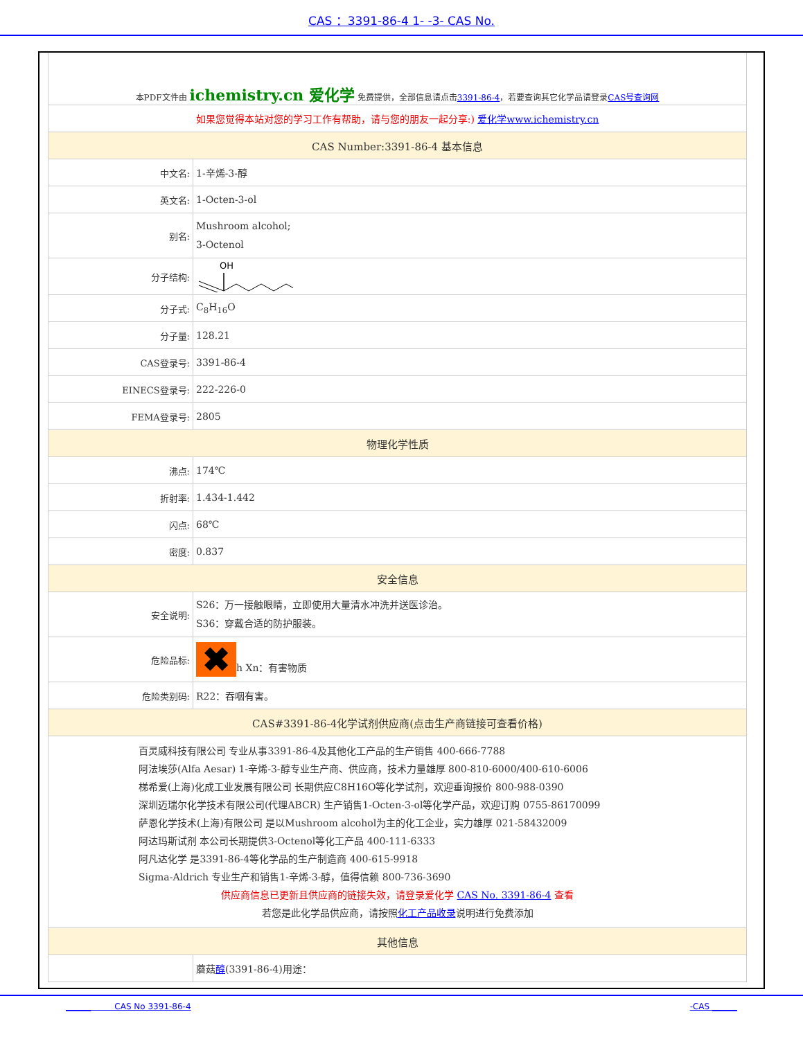CAS ：3391-86-4 1- -3- CAS No.
| 本PDF文件由 ichemistry.cn 爱化学 免费提供，全部信息请点击 3391-86-4 ，若要查询其它化学品请登录 CAS号查询网 | |
| 如果您觉得本站对您的学习工作有帮助，请与您的朋友一起分享:) 爱化学www.ichemistry.cn | |
| CAS Number:3391-86-4 基本信息 | |
| 中文名: | 1-辛烯-3-醇 |
| 英文名: | 1-Octen-3-ol |
| 别名: | Mushroom alcohol; 3-Octenol |
| 分子结构: | OH |
| 分子式: | C<sub>8</sub>H<sub>16</sub>O |
| 分子量: | 128.21 |
| CAS登录号: | 3391-86-4 |
| EINECS登录号: | 222-226-0 |
| FEMA登录号: | 2805 |
| 物理化学性质 | |
| 沸点: | 174℃ |
| 折射率: | 1.434-1.442 |
| 闪点: | 68℃ |
| 密度: | 0.837 |
| 安全信息 | |
| 安全说明: | S26：万一接触眼睛，立即使用大量清水冲洗并送医诊治。 S36：穿戴合适的防护服装。 |
| 危险品标: | ✖ h Xn：有害物质 |
| 危险类别码: | R22：吞咽有害。 |
| CAS#3391-86-4化学试剂供应商(点击生产商链接可查看价格) | |
| 百灵威科技有限公司 专业从事3391-86-4及其他化工产品的生产销售 400-666-7788 阿法埃莎(Alfa Aesar) 1-辛烯-3-醇专业生产商、供应商，技术力量雄厚 800-810-6000/400-610-6006 梯希爱(上海)化成工业发展有限公司 长期供应C8H16O等化学试剂，欢迎垂询报价 800-988-0390 深圳迈瑞尔化学技术有限公司(代理ABCR) 生产销售1-Octen-3-ol等化学产品，欢迎订购 0755-86170099 萨恩化学技术(上海)有限公司 是以Mushroom alcohol为主的化工企业，实力雄厚 021-58432009 阿达玛斯试剂 本公司长期提供3-Octenol等化工产品 400-111-6333 阿凡达化学 是3391-86-4等化学品的生产制造商 400-615-9918 Sigma-Aldrich 专业生产和销售1-辛烯-3-醇，值得信赖 800-736-3690 供应商信息已更新且供应商的链接失效，请登录爱化学 CAS No. 3391-86-4 查看 若您是此化学品供应商，请按照 化工产品收录 说明进行免费添加 | |
| 其他信息 | |
| | 蘑菇 醇 (3391-86-4)用途： |
______ CAS No 3391-86-4 -CAS ______